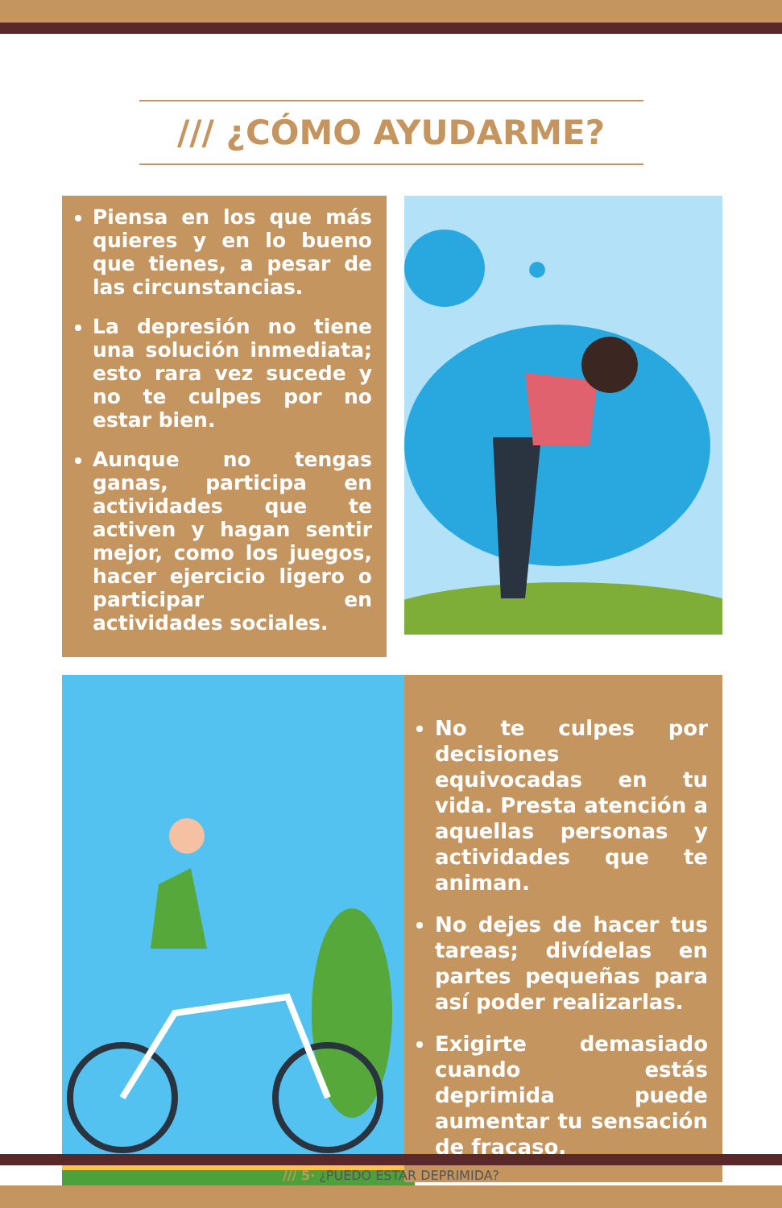/// ¿CÓMO AYUDARME?
Piensa en los que más quieres y en lo bueno que tienes, a pesar de las circunstancias.
La depresión no tiene una solución inmediata; esto rara vez sucede y no te culpes por no estar bien.
Aunque no tengas ganas, participa en actividades que te activen y hagan sentir mejor, como los juegos, hacer ejercicio ligero o participar en actividades sociales.
No te culpes por decisiones equivocadas en tu vida. Presta atención a aquellas personas y actividades que te animan.
No dejes de hacer tus tareas; divídelas en partes pequeñas para así poder realizarlas.
Exigirte demasiado cuando estás deprimida puede aumentar tu sensación de fracaso.
/// 5· ¿PUEDO ESTAR DEPRIMIDA?